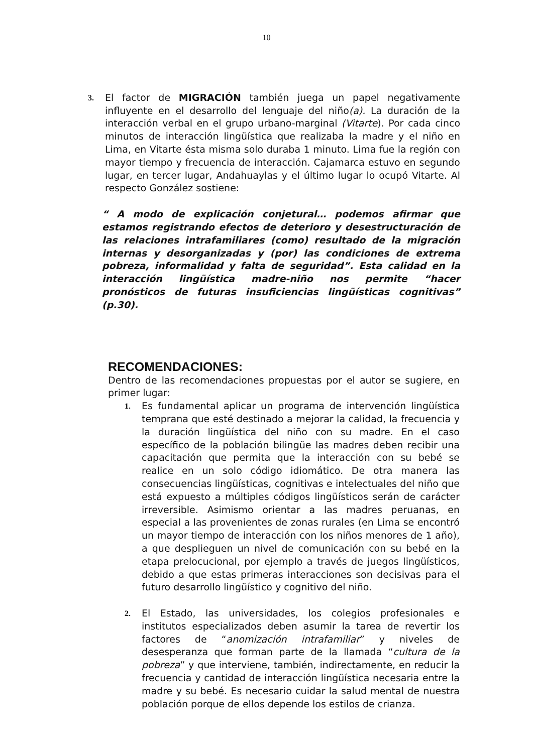10
3.
El factor de MIGRACIÓN también juega un papel negativamente influyente en el desarrollo del lenguaje del niño(a). La duración de la interacción verbal en el grupo urbano-marginal (Vitarte). Por cada cinco minutos de interacción lingüística que realizaba la madre y el niño en Lima, en Vitarte ésta misma solo duraba 1 minuto. Lima fue la región con mayor tiempo y frecuencia de interacción. Cajamarca estuvo en segundo lugar, en tercer lugar, Andahuaylas y el último lugar lo ocupó Vitarte. Al respecto González sostiene:
“ A modo de explicación conjetural… podemos afirmar que estamos registrando efectos de deterioro y desestructuración de las relaciones intrafamiliares (como) resultado de la migración internas y desorganizadas y (por) las condiciones de extrema pobreza, informalidad y falta de seguridad”. Esta calidad en la interacción lingüística madre-niño nos permite “hacer pronósticos de futuras insuficiencias lingüísticas cognitivas” (p.30).
RECOMENDACIONES:
Dentro de las recomendaciones propuestas por el autor se sugiere, en primer lugar:
1.
Es fundamental aplicar un programa de intervención lingüística temprana que esté destinado a mejorar la calidad, la frecuencia y la duración lingüística del niño con su madre. En el caso específico de la población bilingüe las madres deben recibir una capacitación que permita que la interacción con su bebé se realice en un solo código idiomático. De otra manera las consecuencias lingüísticas, cognitivas e intelectuales del niño que está expuesto a múltiples códigos lingüísticos serán de carácter irreversible. Asimismo orientar a las madres peruanas, en especial a las provenientes de zonas rurales (en Lima se encontró un mayor tiempo de interacción con los niños menores de 1 año), a que desplieguen un nivel de comunicación con su bebé en la etapa prelocucional, por ejemplo a través de juegos lingüísticos, debido a que estas primeras interacciones son decisivas para el futuro desarrollo lingüístico y cognitivo del niño.
2.
El Estado, las universidades, los colegios profesionales e institutos especializados deben asumir la tarea de revertir los factores de “anomización intrafamiliar” y niveles de desesperanza que forman parte de la llamada “cultura de la pobreza” y que interviene, también, indirectamente, en reducir la frecuencia y cantidad de interacción lingüística necesaria entre la madre y su bebé. Es necesario cuidar la salud mental de nuestra población porque de ellos depende los estilos de crianza.